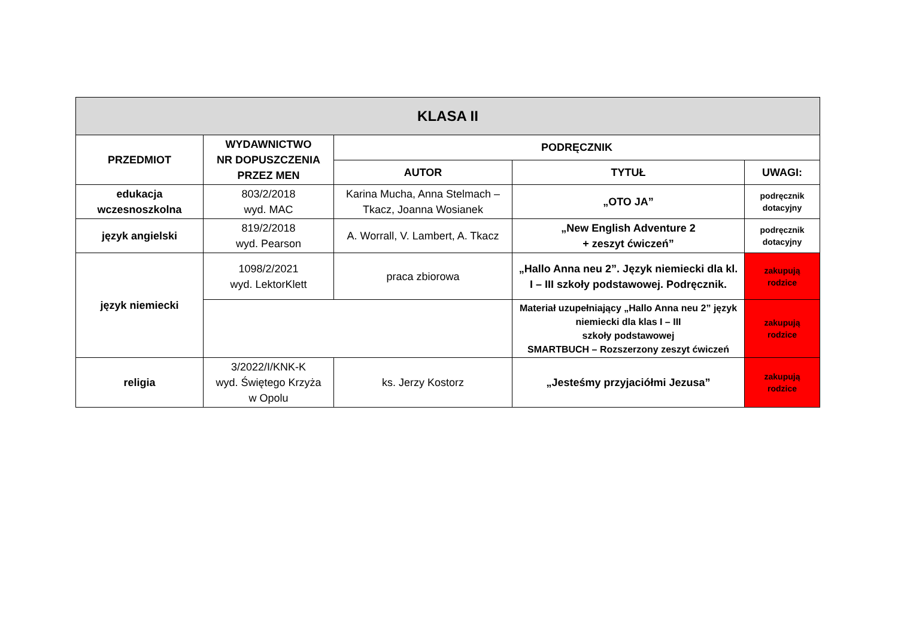| KLASA II | | | | |
| PRZEDMIOT | WYDAWNICTWO NR DOPUSZCZENIA PRZEZ MEN | PODRĘCZNIK | | |
| | | AUTOR | TYTUŁ | UWAGI: |
| edukacja wczesnoszkolna | 803/2/2018 wyd. MAC | Karina Mucha, Anna Stelmach – Tkacz, Joanna Wosianek | „OTO JA” | podręcznik dotacyjny |
| język angielski | 819/2/2018 wyd. Pearson | A. Worrall, V. Lambert, A. Tkacz | „New English Adventure 2 + zeszyt ćwiczeń” | podręcznik dotacyjny |
| język niemiecki | 1098/2/2021 wyd. LektorKlett | praca zbiorowa | „Hallo Anna neu 2”. Język niemiecki dla kl. I – III szkoły podstawowej. Podręcznik. | zakupują rodzice |
| | | | Materiał uzupełniający „Hallo Anna neu 2” język niemiecki dla klas I – III szkoły podstawowej SMARTBUCH – Rozszerzony zeszyt ćwiczeń | zakupują rodzice |
| religia | 3/2022/I/KNK-K wyd. Świętego Krzyża w Opolu | ks. Jerzy Kostorz | „Jesteśmy przyjaciółmi Jezusa” | zakupują rodzice |